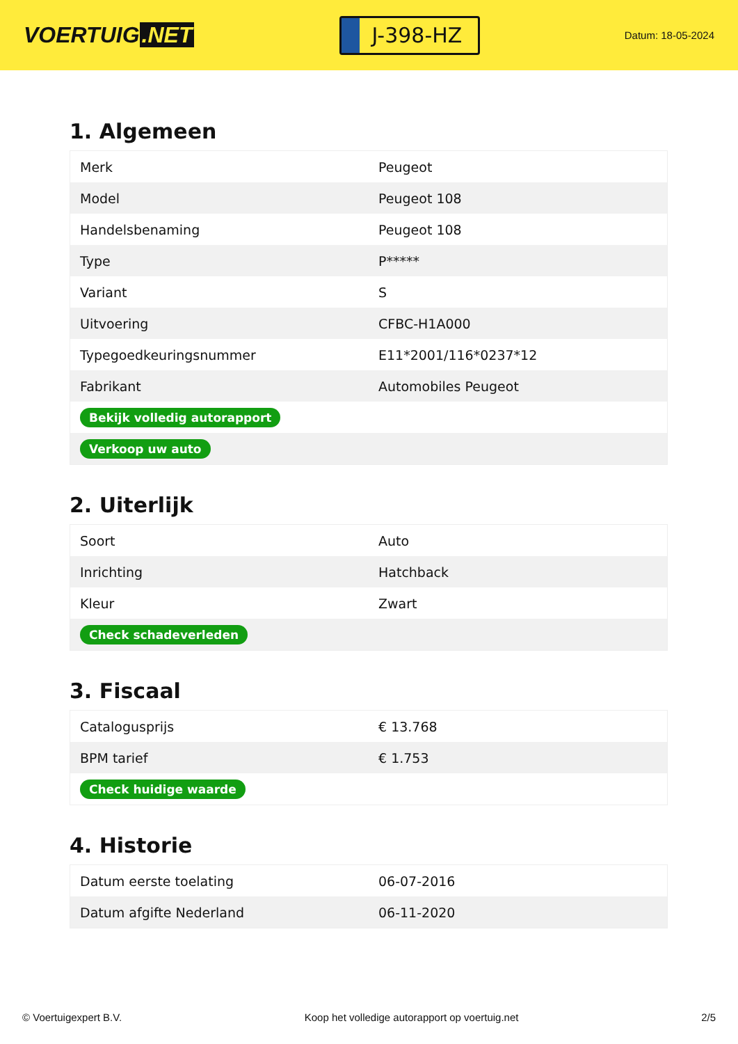VOERTUIG.NET
J-398-HZ
Datum: 18-05-2024
1. Algemeen
| Merk | Peugeot |
| Model | Peugeot 108 |
| Handelsbenaming | Peugeot 108 |
| Type | P***** |
| Variant | S |
| Uitvoering | CFBC-H1A000 |
| Typegoedkeuringsnummer | E11*2001/116*0237*12 |
| Fabrikant | Automobiles Peugeot |
| Bekijk volledig autorapport | |
| Verkoop uw auto | |
2. Uiterlijk
| Soort | Auto |
| Inrichting | Hatchback |
| Kleur | Zwart |
| Check schadeverleden | |
3. Fiscaal
| Catalogusprijs | € 13.768 |
| BPM tarief | € 1.753 |
| Check huidige waarde | |
4. Historie
| Datum eerste toelating | 06-07-2016 |
| Datum afgifte Nederland | 06-11-2020 |
© Voertuigexpert B.V. Koop het volledige autorapport op voertuig.net 2/5